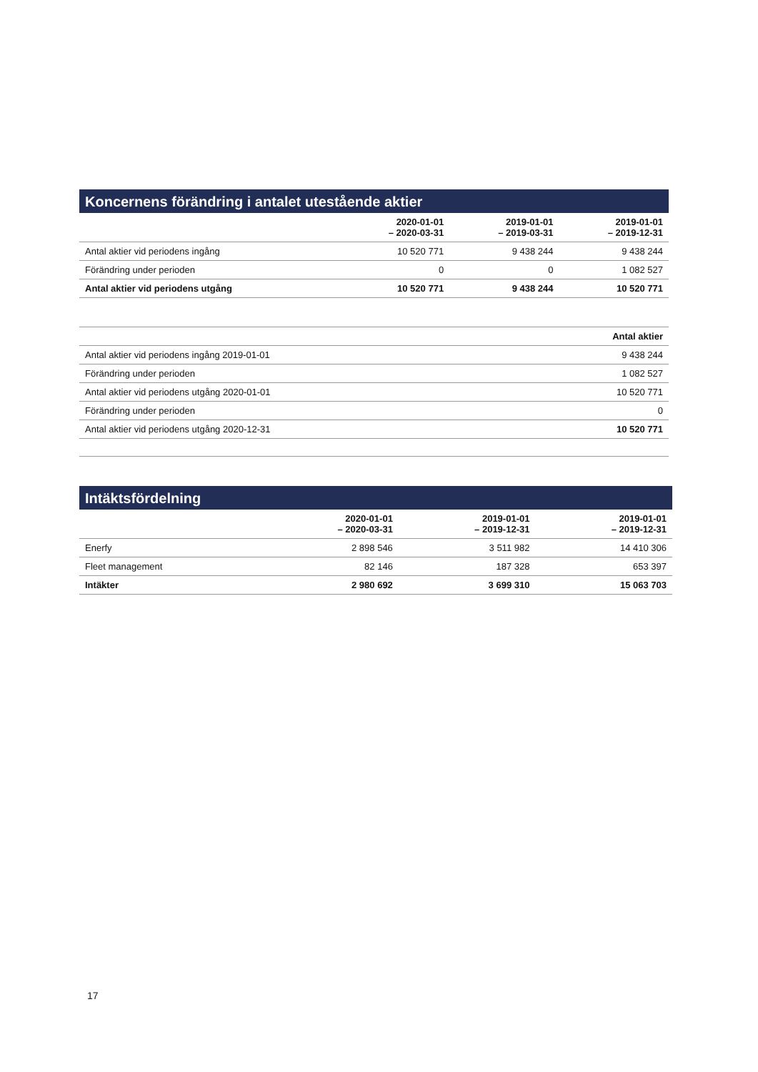Koncernens förändring i antalet utestående aktier
| | 2020-01-01 – 2020-03-31 | 2019-01-01 – 2019-03-31 | 2019-01-01 – 2019-12-31 |
| --- | --- | --- | --- |
| Antal aktier vid periodens ingång | 10 520 771 | 9 438 244 | 9 438 244 |
| Förändring under perioden | 0 | 0 | 1 082 527 |
| Antal aktier vid periodens utgång | 10 520 771 | 9 438 244 | 10 520 771 |
| | Antal aktier |
| --- | --- |
| Antal aktier vid periodens ingång 2019-01-01 | 9 438 244 |
| Förändring under perioden | 1 082 527 |
| Antal aktier vid periodens utgång 2020-01-01 | 10 520 771 |
| Förändring under perioden | 0 |
| Antal aktier vid periodens utgång 2020-12-31 | 10 520 771 |
Intäktsfördelning
| | 2020-01-01 – 2020-03-31 | 2019-01-01 – 2019-12-31 | 2019-01-01 – 2019-12-31 |
| --- | --- | --- | --- |
| Enerfy | 2 898 546 | 3 511 982 | 14 410 306 |
| Fleet management | 82 146 | 187 328 | 653 397 |
| Intäkter | 2 980 692 | 3 699 310 | 15 063 703 |
17